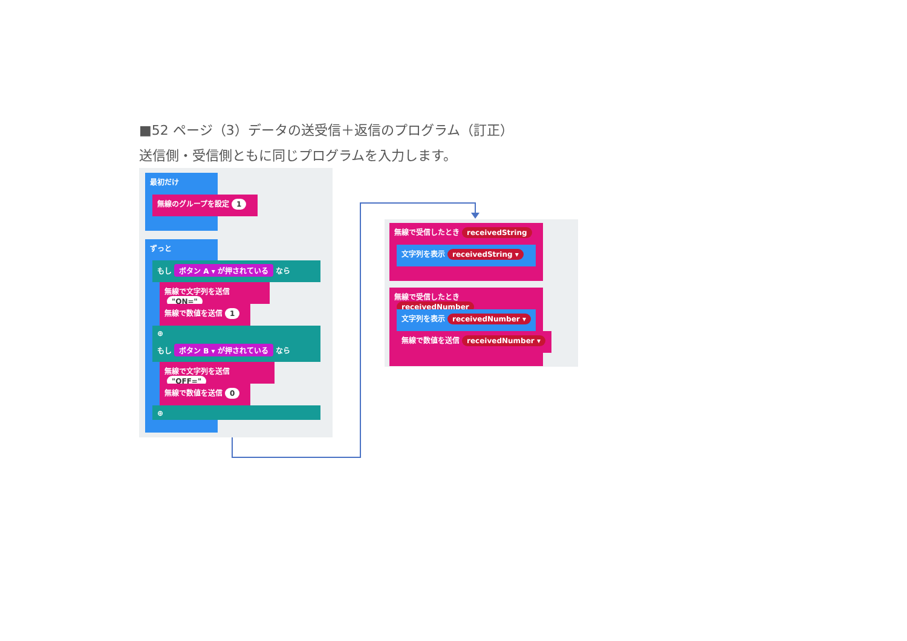■52 ページ（3）データの送受信＋返信のプログラム（訂正）
送信側・受信側ともに同じプログラムを入力します。
最初だけ
無線のグループを設定 1
ずっと
もし ボタン A ▾ が押されている なら
無線で文字列を送信 "ON="
無線で数値を送信 1
⊕
もし ボタン B ▾ が押されている なら
無線で文字列を送信 "OFF="
無線で数値を送信 0
⊕
無線で受信したとき receivedString
文字列を表示 receivedString ▾
無線で受信したとき receivedNumber
文字列を表示 receivedNumber ▾
無線で数値を送信 receivedNumber ▾